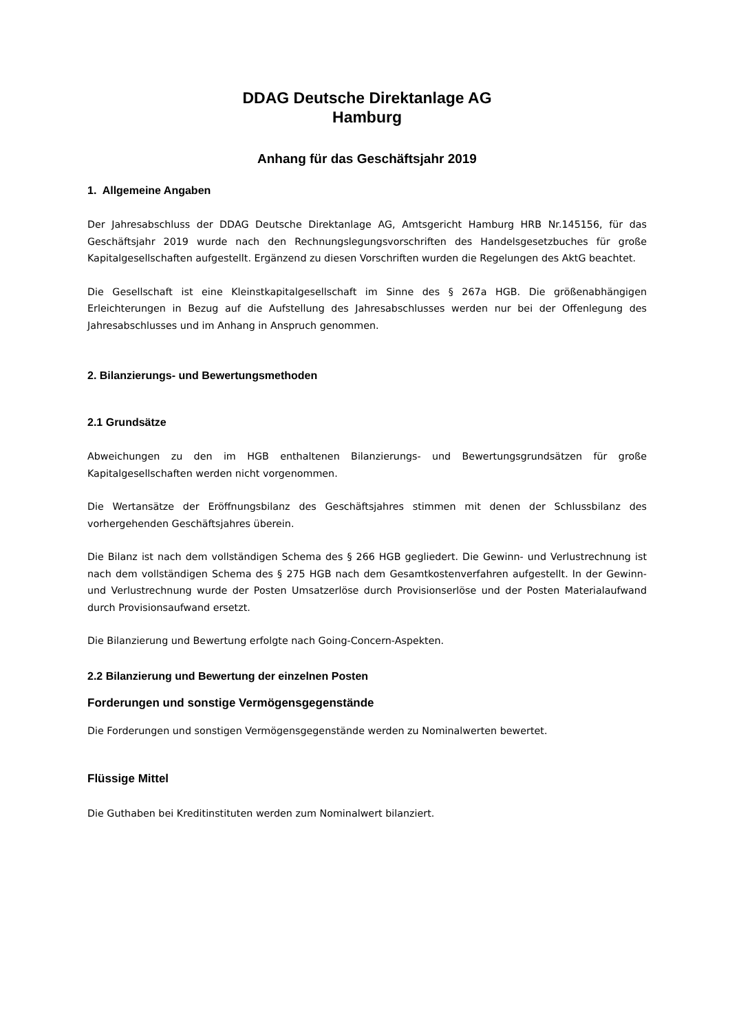DDAG Deutsche Direktanlage AG
Hamburg
Anhang für das Geschäftsjahr 2019
1. Allgemeine Angaben
Der Jahresabschluss der DDAG Deutsche Direktanlage AG, Amtsgericht Hamburg HRB Nr.145156, für das Geschäftsjahr 2019 wurde nach den Rechnungslegungsvorschriften des Handelsgesetzbuches für große Kapitalgesellschaften aufgestellt. Ergänzend zu diesen Vorschriften wurden die Regelungen des AktG beachtet.
Die Gesellschaft ist eine Kleinstkapitalgesellschaft im Sinne des § 267a HGB. Die größenabhängigen Erleichterungen in Bezug auf die Aufstellung des Jahresabschlusses werden nur bei der Offenlegung des Jahresabschlusses und im Anhang in Anspruch genommen.
2. Bilanzierungs- und Bewertungsmethoden
2.1 Grundsätze
Abweichungen zu den im HGB enthaltenen Bilanzierungs- und Bewertungsgrundsätzen für große Kapitalgesellschaften werden nicht vorgenommen.
Die Wertansätze der Eröffnungsbilanz des Geschäftsjahres stimmen mit denen der Schlussbilanz des vorhergehenden Geschäftsjahres überein.
Die Bilanz ist nach dem vollständigen Schema des § 266 HGB gegliedert. Die Gewinn- und Verlustrechnung ist nach dem vollständigen Schema des § 275 HGB nach dem Gesamtkostenverfahren aufgestellt. In der Gewinn- und Verlustrechnung wurde der Posten Umsatzerlöse durch Provisionserlöse und der Posten Materialaufwand durch Provisionsaufwand ersetzt.
Die Bilanzierung und Bewertung erfolgte nach Going-Concern-Aspekten.
2.2 Bilanzierung und Bewertung der einzelnen Posten
Forderungen und sonstige Vermögensgegenstände
Die Forderungen und sonstigen Vermögensgegenstände werden zu Nominalwerten bewertet.
Flüssige Mittel
Die Guthaben bei Kreditinstituten werden zum Nominalwert bilanziert.